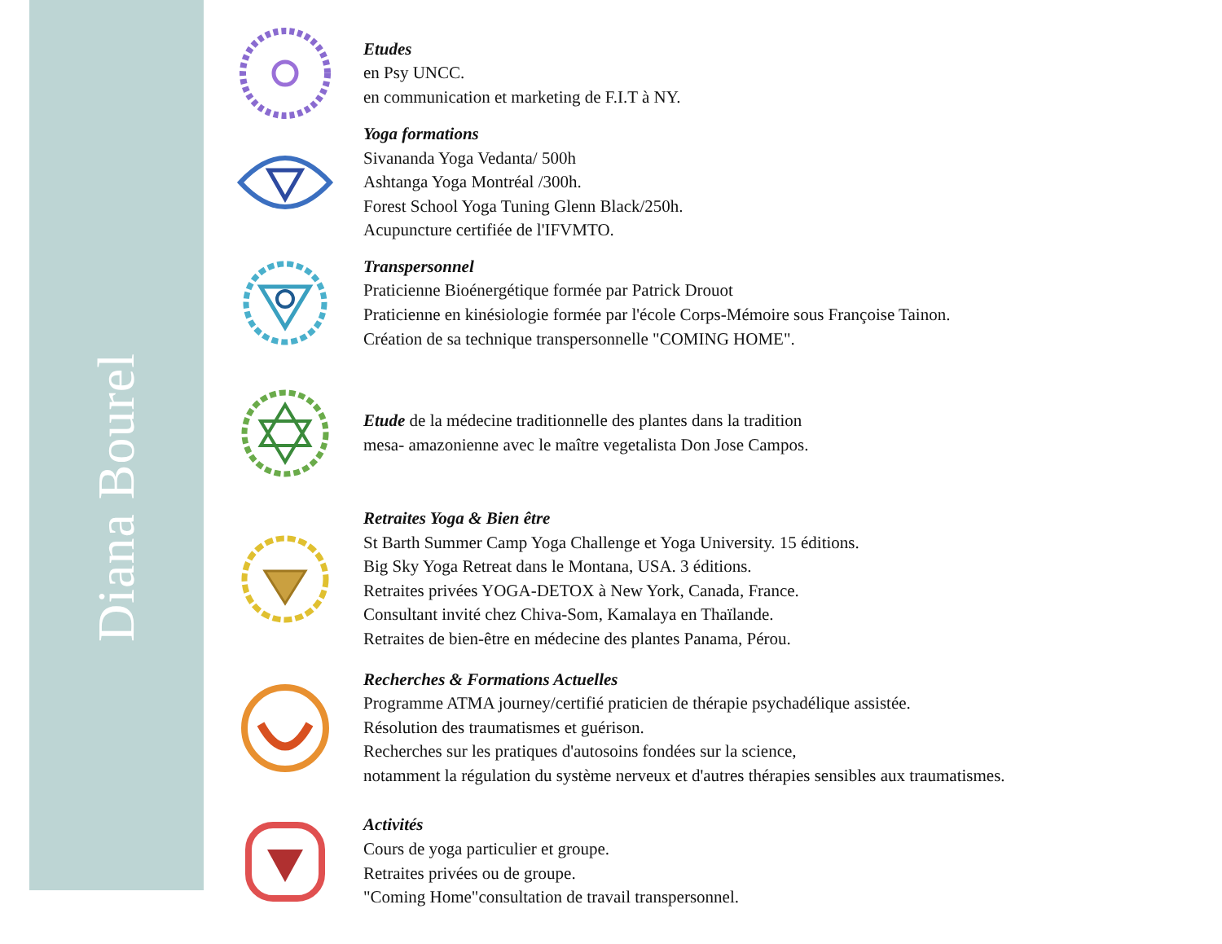Diana Bourel
Etudes
en Psy UNCC.
en communication et marketing de F.I.T à NY.
Yoga formations
Sivananda Yoga Vedanta/ 500h
Ashtanga Yoga Montréal /300h.
Forest School Yoga Tuning Glenn Black/250h.
Acupuncture certifiée de l'IFVMTO.
Transpersonnel
Praticienne Bioénergétique formée par Patrick Drouot
Praticienne en kinésiologie formée par l'école Corps-Mémoire sous Françoise Tainon.
Création de sa technique transpersonnelle "COMING HOME".
Etude de la médecine traditionnelle des plantes dans la tradition
mesa- amazonienne avec le maître vegetalista Don Jose Campos.
Retraites Yoga & Bien être
St Barth Summer Camp Yoga Challenge et Yoga University. 15 éditions.
Big Sky Yoga Retreat dans le Montana, USA. 3 éditions.
Retraites privées YOGA-DETOX à New York, Canada, France.
Consultant invité chez Chiva-Som, Kamalaya en Thaïlande.
Retraites de bien-être en médecine des plantes Panama, Pérou.
Recherches & Formations Actuelles
Programme ATMA journey/certifié praticien de thérapie psychadélique assistée.
Résolution des traumatismes et guérison.
Recherches sur les pratiques d'autosoins fondées sur la science,
notamment la régulation du système nerveux et d'autres thérapies sensibles aux traumatismes.
Activités
Cours de yoga particulier et groupe.
Retraites privées ou de groupe.
"Coming Home"consultation de travail transpersonnel.